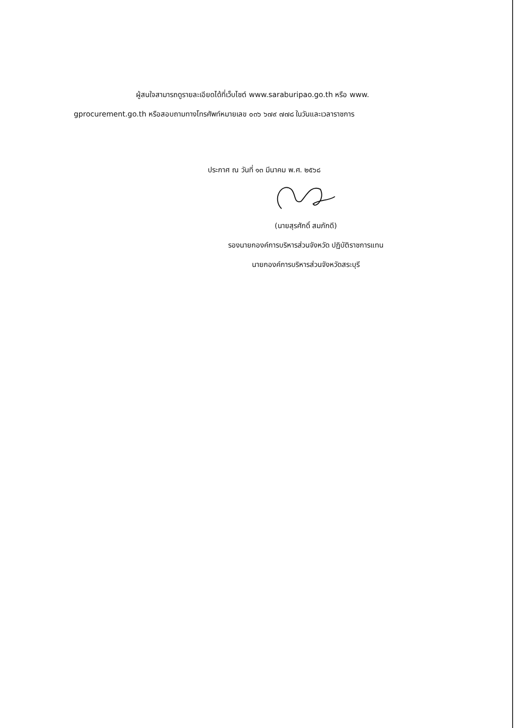ผู้สนใจสามารถดูรายละเอียดได้ที่เว็บไซต์ www.saraburipao.go.th หรือ www.
gprocurement.go.th หรือสอบถามทางโทรศัพท์หมายเลข ๐๓๖ ๖๗๙ ๗๗๘ ในวันและเวลาราชการ
ประกาศ ณ วันที่ ๑๓ มีนาคม พ.ศ. ๒๕๖๘
(นายสุรศักดิ์ สมภักดี)
รองนายกองค์การบริหารส่วนจังหวัด ปฏิบัติราชการแทน
นายกองค์การบริหารส่วนจังหวัดสระบุรี